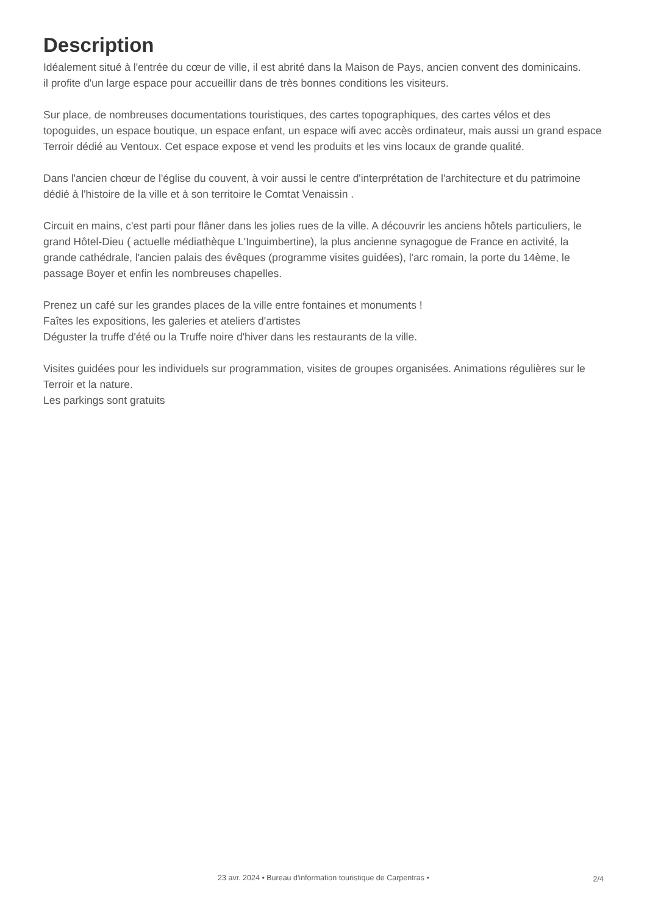Description
Idéalement situé à l'entrée du cœur de ville, il est abrité dans la Maison de Pays, ancien convent des dominicains.
il profite d'un large espace pour accueillir dans de très bonnes conditions les visiteurs.
Sur place, de nombreuses documentations touristiques, des cartes topographiques, des cartes vélos et des topoguides, un espace boutique, un espace enfant, un espace wifi avec accès ordinateur, mais aussi un grand espace Terroir dédié au Ventoux. Cet espace expose et vend les produits et les vins locaux de grande qualité.
Dans l'ancien chœur de l'église du couvent, à voir aussi le centre d'interprétation de l'architecture et du patrimoine dédié à l'histoire de la ville et à son territoire le Comtat Venaissin .
Circuit en mains, c'est parti pour flâner dans les jolies rues de la ville. A découvrir les anciens hôtels particuliers, le grand Hôtel-Dieu ( actuelle médiathèque L'Inguimbertine), la plus ancienne synagogue de France en activité, la grande cathédrale, l'ancien palais des évêques (programme visites guidées), l'arc romain, la porte du 14ème, le passage Boyer et enfin les nombreuses chapelles.
Prenez un café sur les grandes places de la ville entre fontaines et monuments !
Faîtes les expositions, les galeries et ateliers d'artistes
Déguster la truffe d'été ou la Truffe noire d'hiver dans les restaurants de la ville.
Visites guidées pour les individuels sur programmation, visites de groupes organisées. Animations régulières sur le Terroir et la nature.
Les parkings sont gratuits
23 avr. 2024 • Bureau d'information touristique de Carpentras •
2/4